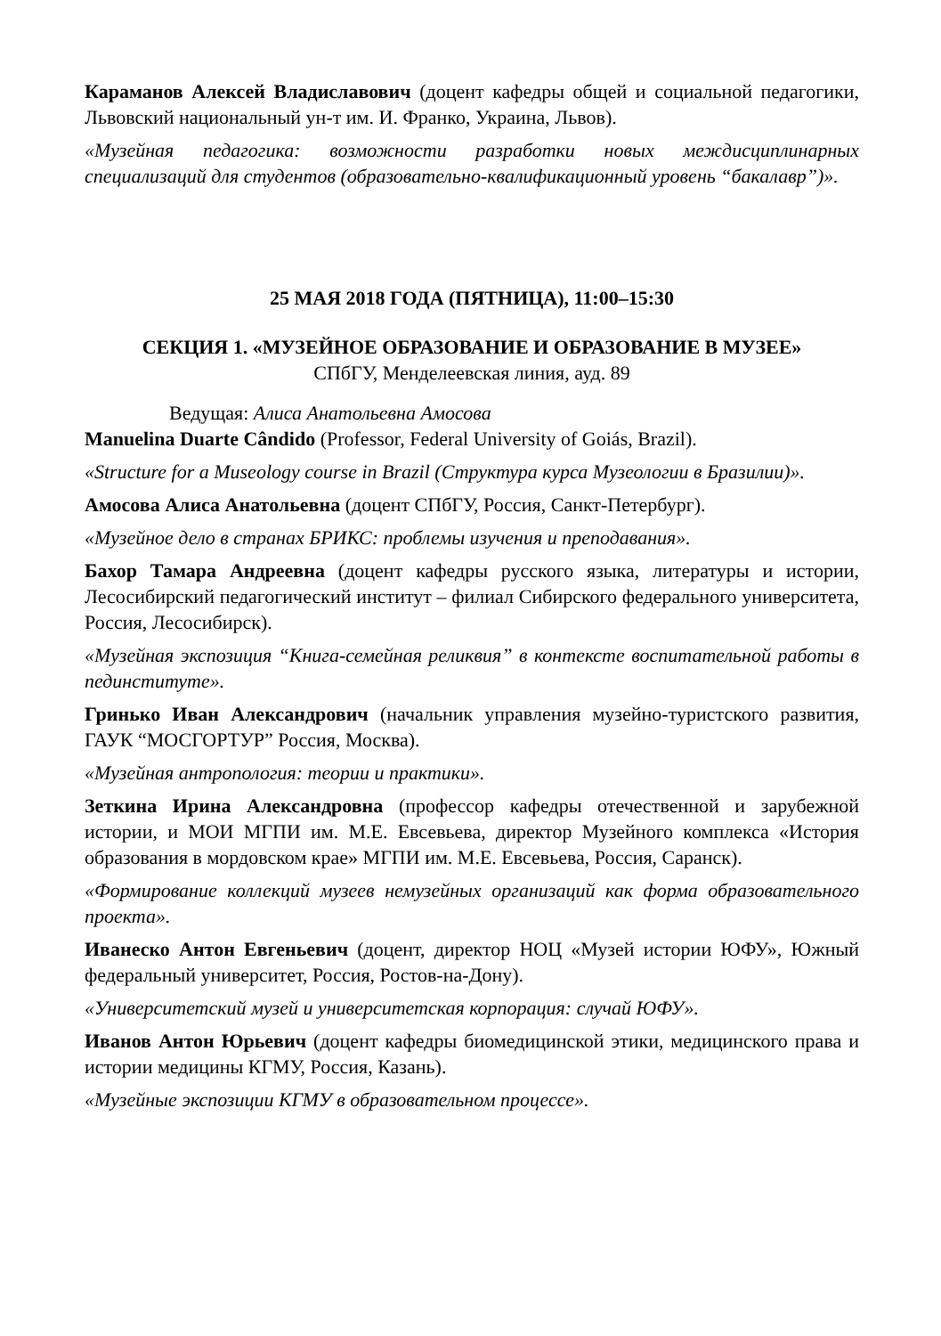Караманов Алексей Владиславович (доцент кафедры общей и социальной педагогики, Львовский национальный ун-т им. И. Франко, Украина, Львов).
«Музейная педагогика: возможности разработки новых междисциплинарных специализаций для студентов (образовательно-квалификационный уровень “бакалавр”)».
25 МАЯ 2018 ГОДА (ПЯТНИЦА), 11:00–15:30
СЕКЦИЯ 1. «МУЗЕЙНОЕ ОБРАЗОВАНИЕ И ОБРАЗОВАНИЕ В МУЗЕЕ»
СПбГУ, Менделеевская линия, ауд. 89
Ведущая: Алиса Анатольевна Амосова
Manuelina Duarte Cândido (Professor, Federal University of Goiás, Brazil).
«Structure for a Museology course in Brazil (Структура курса Музеологии в Бразилии)».
Амосова Алиса Анатольевна (доцент СПбГУ, Россия, Санкт-Петербург).
«Музейное дело в странах БРИКС: проблемы изучения и преподавания».
Бахор Тамара Андреевна (доцент кафедры русского языка, литературы и истории, Лесосибирский педагогический институт – филиал Сибирского федерального университета, Россия, Лесосибирск).
«Музейная экспозиция “Книга-семейная реликвия” в контексте воспитательной работы в пединституте».
Гринько Иван Александрович (начальник управления музейно-туристского развития, ГАУК “МОСГОРТУР” Россия, Москва).
«Музейная антропология: теории и практики».
Зеткина Ирина Александровна (профессор кафедры отечественной и зарубежной истории, и МОИ МГПИ им. М.Е. Евсевьева, директор Музейного комплекса «История образования в мордовском крае» МГПИ им. М.Е. Евсевьева, Россия, Саранск).
«Формирование коллекций музеев немузейных организаций как форма образовательного проекта».
Иванеско Антон Евгеньевич (доцент, директор НОЦ «Музей истории ЮФУ», Южный федеральный университет, Россия, Ростов-на-Дону).
«Университетский музей и университетская корпорация: случай ЮФУ».
Иванов Антон Юрьевич (доцент кафедры биомедицинской этики, медицинского права и истории медицины КГМУ, Россия, Казань).
«Музейные экспозиции КГМУ в образовательном процессе».